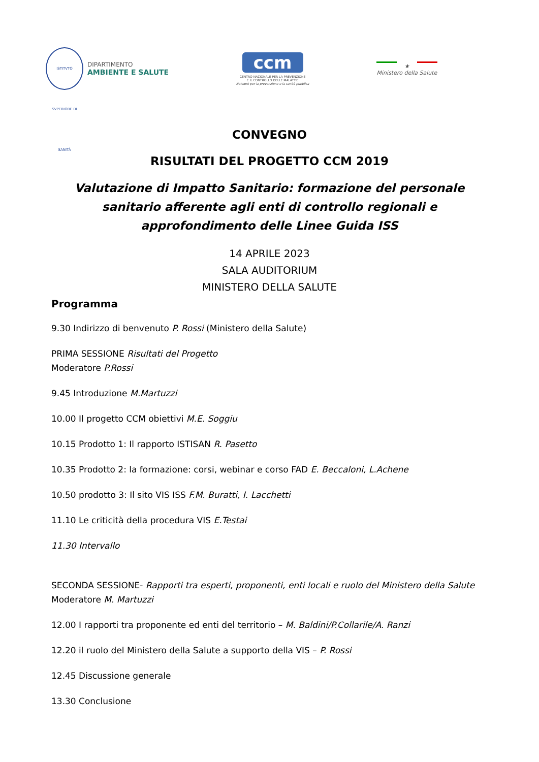ISTITVTO SVPERIORE DI SANITÀ
DIPARTIMENTO
AMBIENTE E SALUTE
ccm
CENTRO NAZIONALE PER LA PREVENZIONE
E IL CONTROLLO DELLE MALATTIE
Network per la prevenzione e la sanità pubblica
★
Ministero della Salute
CONVEGNO
RISULTATI DEL PROGETTO CCM 2019
Valutazione di Impatto Sanitario: formazione del personale sanitario afferente agli enti di controllo regionali e approfondimento delle Linee Guida ISS
14 APRILE 2023
SALA AUDITORIUM
MINISTERO DELLA SALUTE
Programma
9.30 Indirizzo di benvenuto P. Rossi (Ministero della Salute)
PRIMA SESSIONE Risultati del Progetto
Moderatore P.Rossi
9.45 Introduzione M.Martuzzi
10.00 Il progetto CCM obiettivi M.E. Soggiu
10.15 Prodotto 1: Il rapporto ISTISAN R. Pasetto
10.35 Prodotto 2: la formazione: corsi, webinar e corso FAD E. Beccaloni, L.Achene
10.50 prodotto 3: Il sito VIS ISS F.M. Buratti, I. Lacchetti
11.10 Le criticità della procedura VIS E.Testai
11.30 Intervallo
SECONDA SESSIONE- Rapporti tra esperti, proponenti, enti locali e ruolo del Ministero della Salute
Moderatore M. Martuzzi
12.00 I rapporti tra proponente ed enti del territorio – M. Baldini/P.Collarile/A. Ranzi
12.20 il ruolo del Ministero della Salute a supporto della VIS – P. Rossi
12.45 Discussione generale
13.30 Conclusione